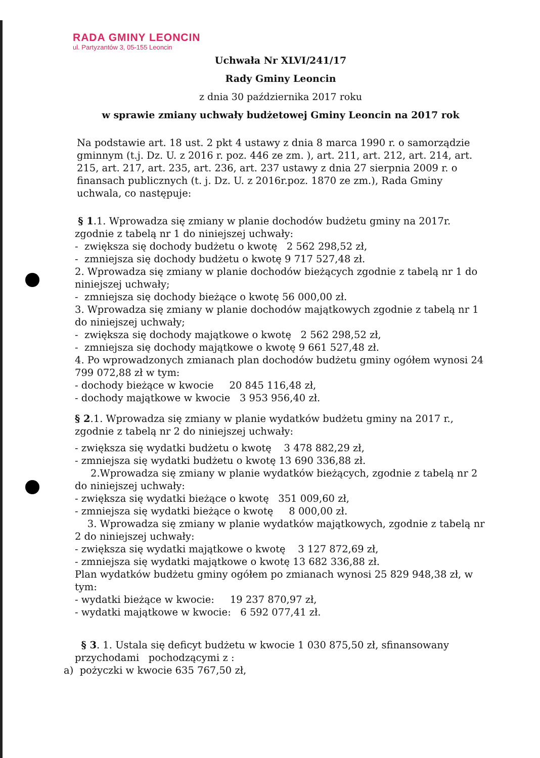RADA GMINY LEONCIN
ul. Partyzantów 3, 05-155 Leoncin
Uchwała Nr XLVI/241/17
Rady Gminy Leoncin
z dnia 30 października 2017 roku
w sprawie zmiany uchwały budżetowej Gminy Leoncin na 2017 rok
Na podstawie art. 18 ust. 2 pkt 4 ustawy z dnia 8 marca 1990 r. o samorządzie gminnym (t.j. Dz. U. z 2016 r. poz. 446 ze zm. ), art. 211, art. 212, art. 214, art. 215, art. 217, art. 235, art. 236, art. 237 ustawy z dnia 27 sierpnia 2009 r. o finansach publicznych (t. j. Dz. U. z 2016r.poz. 1870 ze zm.), Rada Gminy uchwala, co następuje:
§ 1.1. Wprowadza się zmiany w planie dochodów budżetu gminy na 2017r. zgodnie z tabelą nr 1 do niniejszej uchwały:
- zwiększa się dochody budżetu o kwotę 2 562 298,52 zł,
- zmniejsza się dochody budżetu o kwotę 9 717 527,48 zł.
2. Wprowadza się zmiany w planie dochodów bieżących zgodnie z tabelą nr 1 do niniejszej uchwały;
- zmniejsza się dochody bieżące o kwotę 56 000,00 zł.
3. Wprowadza się zmiany w planie dochodów majątkowych zgodnie z tabelą nr 1 do niniejszej uchwały;
- zwiększa się dochody majątkowe o kwotę 2 562 298,52 zł,
- zmniejsza się dochody majątkowe o kwotę 9 661 527,48 zł.
4. Po wprowadzonych zmianach plan dochodów budżetu gminy ogółem wynosi 24 799 072,88 zł w tym:
- dochody bieżące w kwocie 20 845 116,48 zł,
- dochody majątkowe w kwocie 3 953 956,40 zł.
§ 2.1. Wprowadza się zmiany w planie wydatków budżetu gminy na 2017 r., zgodnie z tabelą nr 2 do niniejszej uchwały:
- zwiększa się wydatki budżetu o kwotę 3 478 882,29 zł,
- zmniejsza się wydatki budżetu o kwotę 13 690 336,88 zł.
2.Wprowadza się zmiany w planie wydatków bieżących, zgodnie z tabelą nr 2 do niniejszej uchwały:
- zwiększa się wydatki bieżące o kwotę 351 009,60 zł,
- zmniejsza się wydatki bieżące o kwotę 8 000,00 zł.
3. Wprowadza się zmiany w planie wydatków majątkowych, zgodnie z tabelą nr 2 do niniejszej uchwały:
- zwiększa się wydatki majątkowe o kwotę 3 127 872,69 zł,
- zmniejsza się wydatki majątkowe o kwotę 13 682 336,88 zł.
Plan wydatków budżetu gminy ogółem po zmianach wynosi 25 829 948,38 zł, w tym:
- wydatki bieżące w kwocie: 19 237 870,97 zł,
- wydatki majątkowe w kwocie: 6 592 077,41 zł.
§ 3. 1. Ustala się deficyt budżetu w kwocie 1 030 875,50 zł, sfinansowany przychodami pochodzącymi z :
a) pożyczki w kwocie 635 767,50 zł,